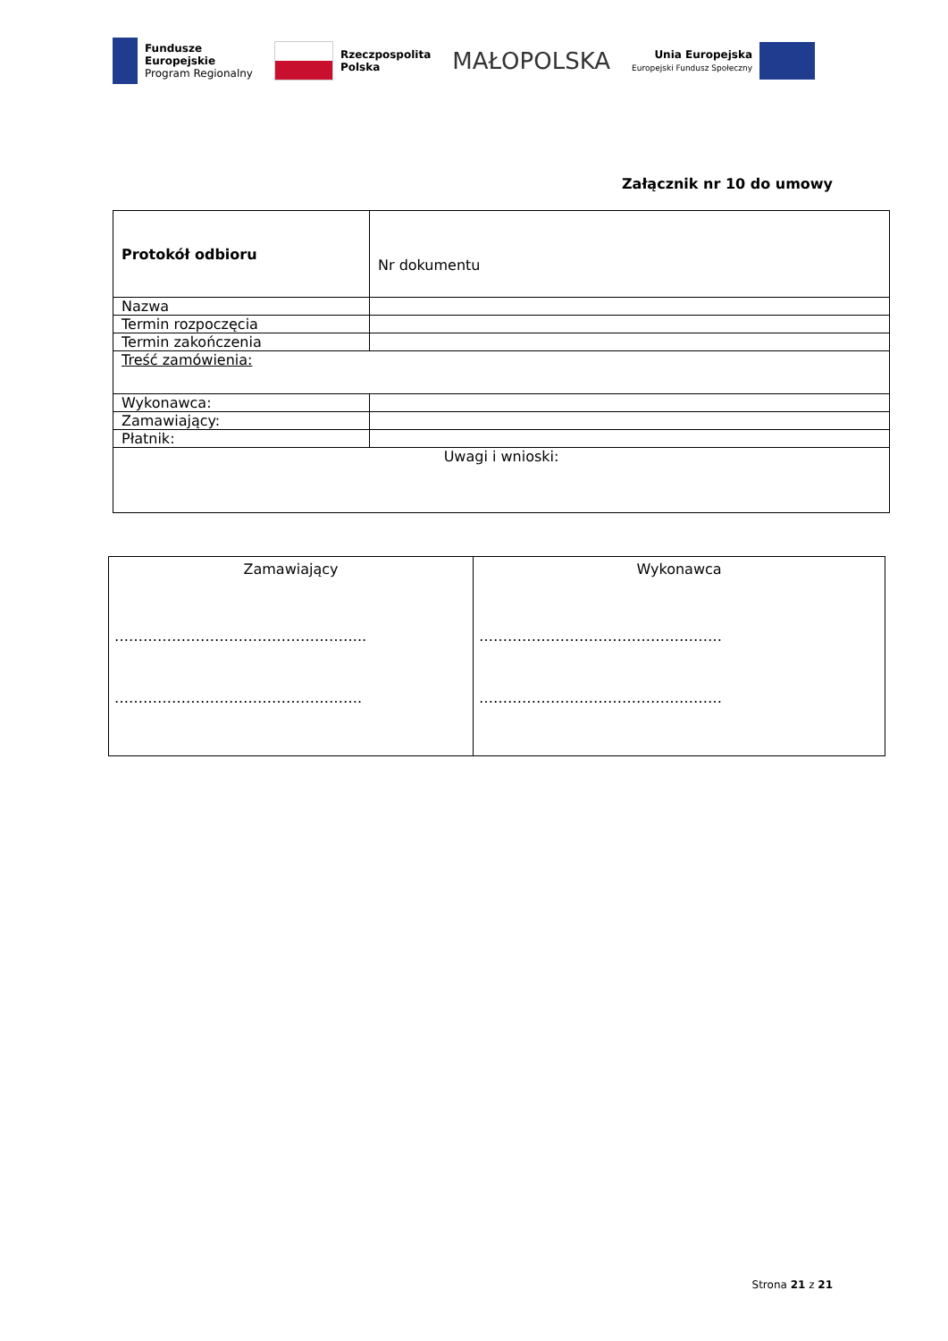Fundusze
Europejskie
Program Regionalny
Rzeczpospolita
Polska
MAŁOPOLSKA
Unia Europejska
Europejski Fundusz Społeczny
Załącznik nr 10 do umowy
| Protokół odbioru | Nr dokumentu |
| Nazwa | |
| Termin rozpoczęcia | |
| Termin zakończenia | |
| Treść zamówienia: | |
| Wykonawca: | |
| Zamawiający: | |
| Płatnik: | |
| Uwagi i wnioski: | |
| Zamawiający …………………………………………….. ……………………………………………. | Wykonawca …………………………………………… …………………………………………… |
Strona 21 z 21